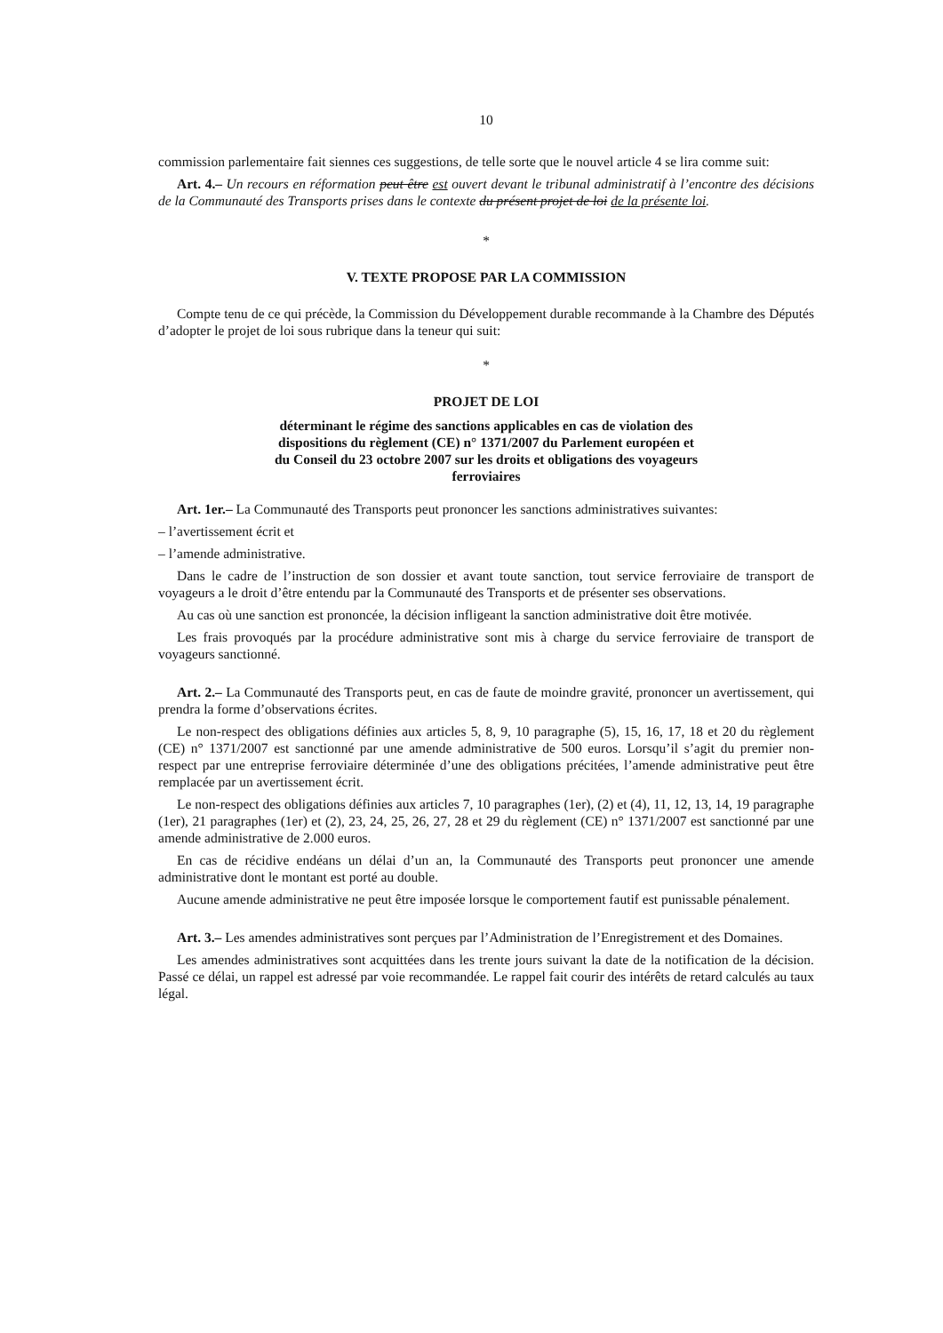10
commission parlementaire fait siennes ces suggestions, de telle sorte que le nouvel article 4 se lira comme suit:
Art. 4.– Un recours en réformation peut être est ouvert devant le tribunal administratif à l’encontre des décisions de la Communauté des Transports prises dans le contexte du présent projet de loi de la présente loi.
*
V. TEXTE PROPOSE PAR LA COMMISSION
Compte tenu de ce qui précède, la Commission du Développement durable recommande à la Chambre des Députés d’adopter le projet de loi sous rubrique dans la teneur qui suit:
*
PROJET DE LOI
déterminant le régime des sanctions applicables en cas de violation des dispositions du règlement (CE) n° 1371/2007 du Parlement européen et du Conseil du 23 octobre 2007 sur les droits et obligations des voyageurs ferroviaires
Art. 1er.– La Communauté des Transports peut prononcer les sanctions administratives suivantes:
– l’avertissement écrit et
– l’amende administrative.
Dans le cadre de l’instruction de son dossier et avant toute sanction, tout service ferroviaire de transport de voyageurs a le droit d’être entendu par la Communauté des Transports et de présenter ses observations.
Au cas où une sanction est prononcée, la décision infligeant la sanction administrative doit être motivée.
Les frais provoqués par la procédure administrative sont mis à charge du service ferroviaire de transport de voyageurs sanctionné.
Art. 2.– La Communauté des Transports peut, en cas de faute de moindre gravité, prononcer un avertissement, qui prendra la forme d’observations écrites.
Le non-respect des obligations définies aux articles 5, 8, 9, 10 paragraphe (5), 15, 16, 17, 18 et 20 du règlement (CE) n° 1371/2007 est sanctionné par une amende administrative de 500 euros. Lorsqu’il s’agit du premier non-respect par une entreprise ferroviaire déterminée d’une des obligations précitées, l’amende administrative peut être remplacée par un avertissement écrit.
Le non-respect des obligations définies aux articles 7, 10 paragraphes (1er), (2) et (4), 11, 12, 13, 14, 19 paragraphe (1er), 21 paragraphes (1er) et (2), 23, 24, 25, 26, 27, 28 et 29 du règlement (CE) n° 1371/2007 est sanctionné par une amende administrative de 2.000 euros.
En cas de récidive endéans un délai d’un an, la Communauté des Transports peut prononcer une amende administrative dont le montant est porté au double.
Aucune amende administrative ne peut être imposée lorsque le comportement fautif est punissable pénalement.
Art. 3.– Les amendes administratives sont perçues par l’Administration de l’Enregistrement et des Domaines.
Les amendes administratives sont acquittées dans les trente jours suivant la date de la notification de la décision. Passé ce délai, un rappel est adressé par voie recommandée. Le rappel fait courir des intérêts de retard calculés au taux légal.